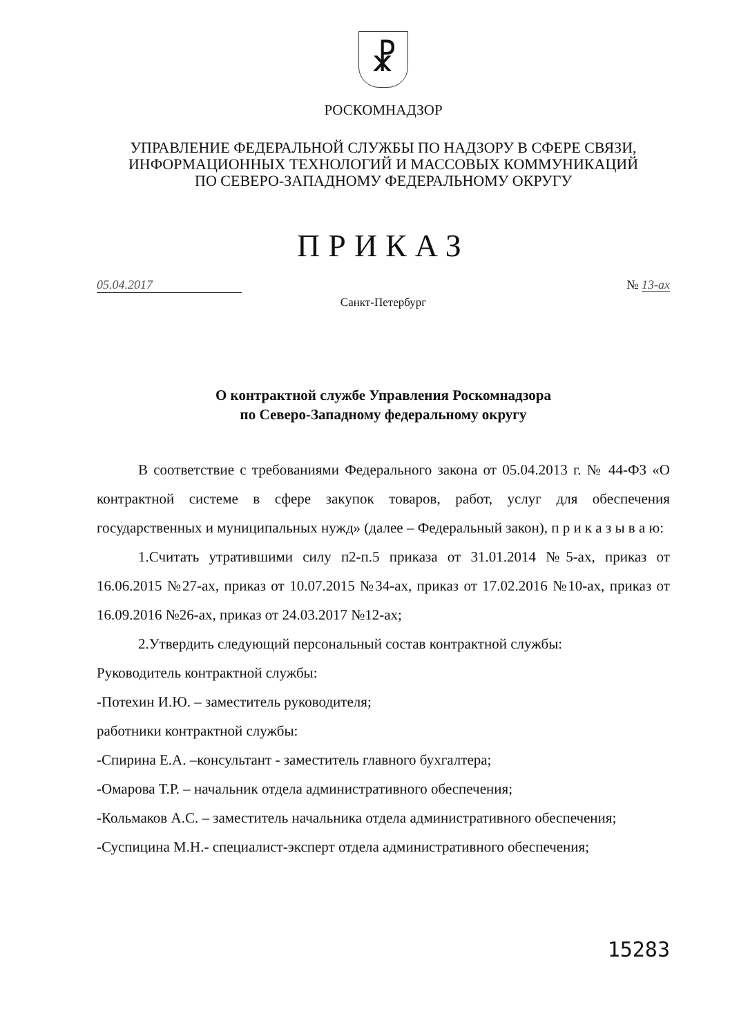☧
РОСКОМНАДЗОР
УПРАВЛЕНИЕ ФЕДЕРАЛЬНОЙ СЛУЖБЫ ПО НАДЗОРУ В СФЕРЕ СВЯЗИ,
ИНФОРМАЦИОННЫХ ТЕХНОЛОГИЙ И МАССОВЫХ КОММУНИКАЦИЙ
ПО СЕВЕРО-ЗАПАДНОМУ ФЕДЕРАЛЬНОМУ ОКРУГУ
ПРИКАЗ
05.04.2017 № 13-ах
Санкт-Петербург
О контрактной службе Управления Роскомнадзора
по Северо-Западному федеральному округу
В соответствие с требованиями Федерального закона от 05.04.2013 г. № 44-ФЗ «О контрактной системе в сфере закупок товаров, работ, услуг для обеспечения государственных и муниципальных нужд» (далее – Федеральный закон), п р и к а з ы в а ю:
1.Считать утратившими силу п2-п.5 приказа от 31.01.2014 №5-ах, приказ от 16.06.2015 №27-ах, приказ от 10.07.2015 №34-ах, приказ от 17.02.2016 №10-ах, приказ от 16.09.2016 №26-ах, приказ от 24.03.2017 №12-ах;
2.Утвердить следующий персональный состав контрактной службы:
Руководитель контрактной службы:
-Потехин И.Ю. – заместитель руководителя;
работники контрактной службы:
-Спирина Е.А. –консультант - заместитель главного бухгалтера;
-Омарова Т.Р. – начальник отдела административного обеспечения;
-Кольмаков А.С. – заместитель начальника отдела административного обеспечения;
-Суспицина М.Н.- специалист-эксперт отдела административного обеспечения;
15283